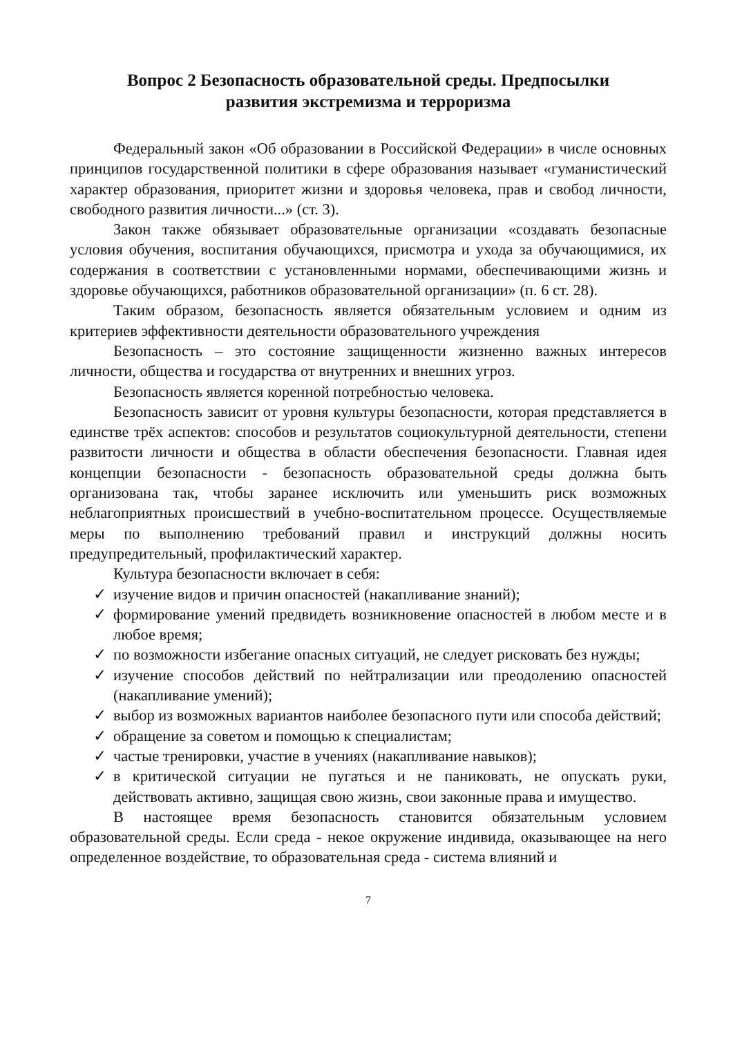Вопрос 2 Безопасность образовательной среды. Предпосылки
развития экстремизма и терроризма
Федеральный закон «Об образовании в Российской Федерации» в числе основных принципов государственной политики в сфере образования называет «гуманистический характер образования, приоритет жизни и здоровья человека, прав и свобод личности, свободного развития личности...» (ст. 3).
Закон также обязывает образовательные организации «создавать безопасные условия обучения, воспитания обучающихся, присмотра и ухода за обучающимися, их содержания в соответствии с установленными нормами, обеспечивающими жизнь и здоровье обучающихся, работников образовательной организации» (п. 6 ст. 28).
Таким образом, безопасность является обязательным условием и одним из критериев эффективности деятельности образовательного учреждения
Безопасность – это состояние защищенности жизненно важных интересов личности, общества и государства от внутренних и внешних угроз.
Безопасность является коренной потребностью человека.
Безопасность зависит от уровня культуры безопасности, которая представляется в единстве трёх аспектов: способов и результатов социокультурной деятельности, степени развитости личности и общества в области обеспечения безопасности. Главная идея концепции безопасности - безопасность образовательной среды должна быть организована так, чтобы заранее исключить или уменьшить риск возможных неблагоприятных происшествий в учебно-воспитательном процессе. Осуществляемые меры по выполнению требований правил и инструкций должны носить предупредительный, профилактический характер.
Культура безопасности включает в себя:
✓ изучение видов и причин опасностей (накапливание знаний);
✓ формирование умений предвидеть возникновение опасностей в любом месте и в любое время;
✓ по возможности избегание опасных ситуаций, не следует рисковать без нужды;
✓ изучение способов действий по нейтрализации или преодолению опасностей (накапливание умений);
✓ выбор из возможных вариантов наиболее безопасного пути или способа действий;
✓ обращение за советом и помощью к специалистам;
✓ частые тренировки, участие в учениях (накапливание навыков);
✓ в критической ситуации не пугаться и не паниковать, не опускать руки, действовать активно, защищая свою жизнь, свои законные права и имущество.
В настоящее время безопасность становится обязательным условием образовательной среды. Если среда - некое окружение индивида, оказывающее на него определенное воздействие, то образовательная среда - система влияний и
7